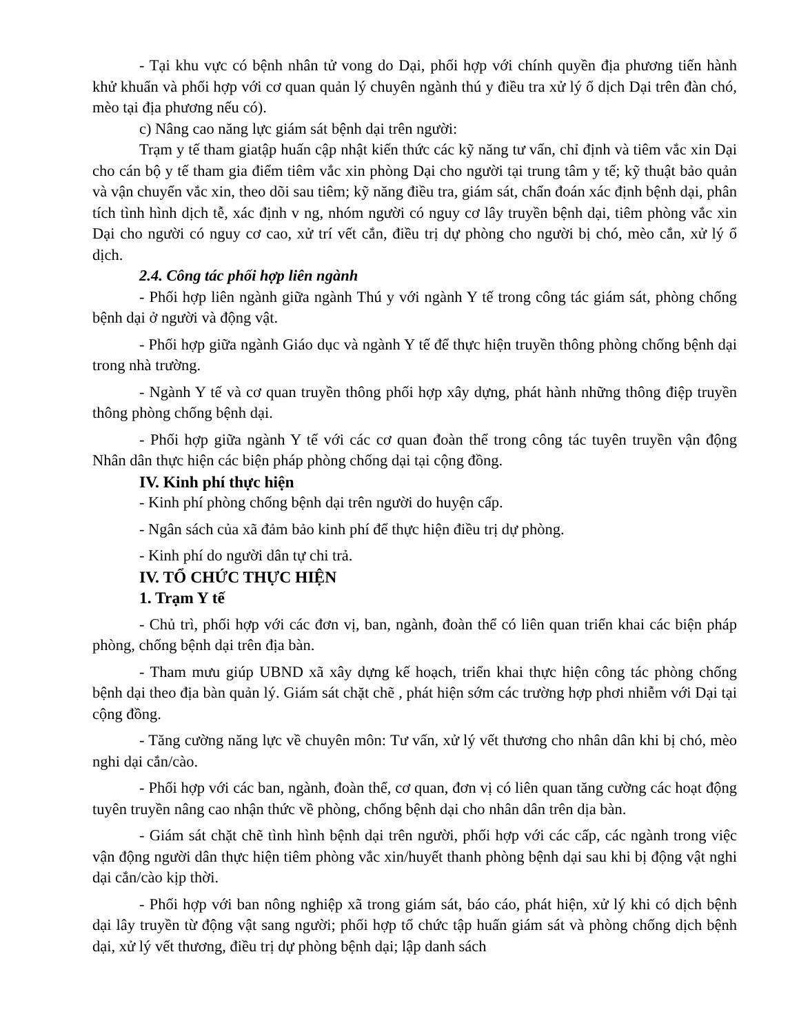- Tại khu vực có bệnh nhân tử vong do Dại, phối hợp với chính quyền địa phương tiến hành khử khuẩn và phối hợp với cơ quan quản lý chuyên ngành thú y điều tra xử lý ổ dịch Dại trên đàn chó, mèo tại địa phương nếu có).
c) Nâng cao năng lực giám sát bệnh dại trên người:
Trạm y tế tham giatập huấn cập nhật kiến thức các kỹ năng tư vấn, chỉ định và tiêm vắc xin Dại cho cán bộ y tế tham gia điểm tiêm vắc xin phòng Dại cho người tại trung tâm y tế; kỹ thuật bảo quản và vận chuyển vắc xin, theo dõi sau tiêm; kỹ năng điều tra, giám sát, chẩn đoán xác định bệnh dại, phân tích tình hình dịch tễ, xác định v ng, nhóm người có nguy cơ lây truyền bệnh dại, tiêm phòng vắc xin Dại cho người có nguy cơ cao, xử trí vết cắn, điều trị dự phòng cho người bị chó, mèo cắn, xử lý ổ dịch.
2.4. Công tác phối hợp liên ngành
- Phối hợp liên ngành giữa ngành Thú y với ngành Y tế trong công tác giám sát, phòng chống bệnh dại ở người và động vật.
- Phối hợp giữa ngành Giáo dục và ngành Y tế để thực hiện truyền thông phòng chống bệnh dại trong nhà trường.
- Ngành Y tế và cơ quan truyền thông phối hợp xây dựng, phát hành những thông điệp truyền thông phòng chống bệnh dại.
- Phối hợp giữa ngành Y tế với các cơ quan đoàn thể trong công tác tuyên truyền vận động Nhân dân thực hiện các biện pháp phòng chống dại tại cộng đồng.
IV. Kinh phí thực hiện
- Kinh phí phòng chống bệnh dại trên người do huyện cấp.
- Ngân sách của xã đảm bảo kinh phí để thực hiện điều trị dự phòng.
- Kinh phí do người dân tự chi trả.
IV. TỔ CHỨC THỰC HIỆN
1. Trạm Y tế
- Chủ trì, phối hợp với các đơn vị, ban, ngành, đoàn thể có liên quan triển khai các biện pháp phòng, chống bệnh dại trên địa bàn.
- Tham mưu giúp UBND xã xây dựng kế hoạch, triển khai thực hiện công tác phòng chống bệnh dại theo địa bàn quản lý. Giám sát chặt chẽ , phát hiện sớm các trường hợp phơi nhiễm với Dại tại cộng đồng.
- Tăng cường năng lực về chuyên môn: Tư vấn, xử lý vết thương cho nhân dân khi bị chó, mèo nghi dại cắn/cào.
- Phối hợp với các ban, ngành, đoàn thể, cơ quan, đơn vị có liên quan tăng cường các hoạt động tuyên truyền nâng cao nhận thức về phòng, chống bệnh dại cho nhân dân trên dịa bàn.
- Giám sát chặt chẽ tình hình bệnh dại trên người, phối hợp với các cấp, các ngành trong việc vận động người dân thực hiện tiêm phòng vắc xin/huyết thanh phòng bệnh dại sau khi bị động vật nghi dại cắn/cào kịp thời.
- Phối hợp với ban nông nghiệp xã trong giám sát, báo cáo, phát hiện, xử lý khi có dịch bệnh dại lây truyền từ động vật sang người; phối hợp tổ chức tập huấn giám sát và phòng chống dịch bệnh dại, xử lý vết thương, điều trị dự phòng bệnh dại; lập danh sách